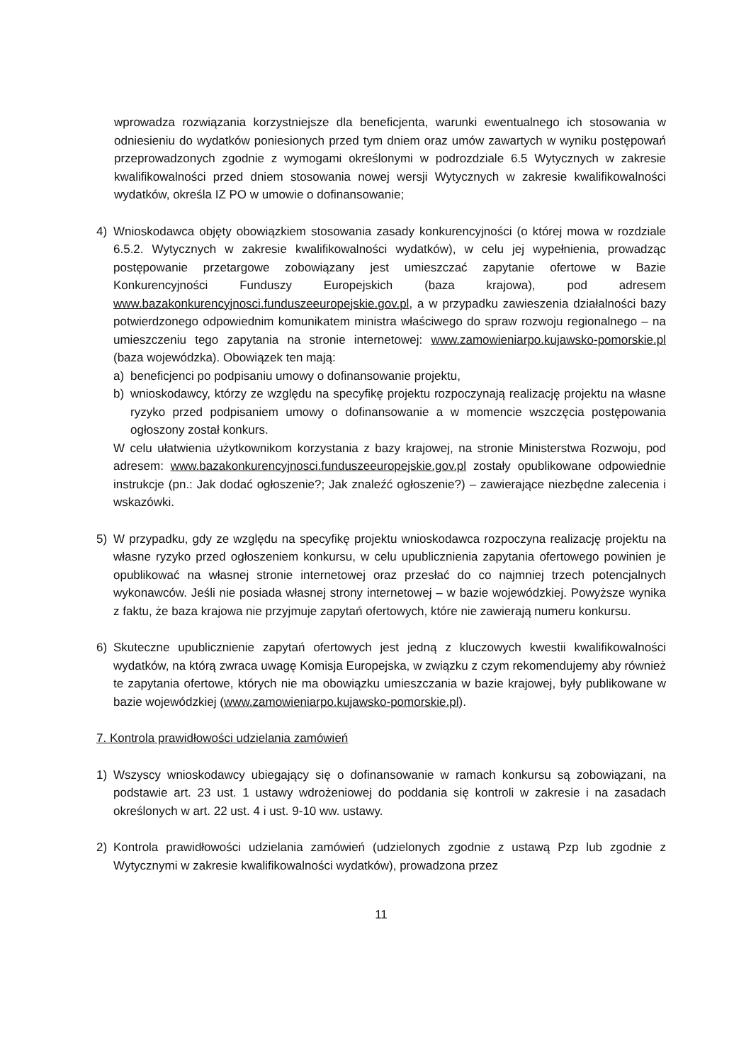wprowadza rozwiązania korzystniejsze dla beneficjenta, warunki ewentualnego ich stosowania w odniesieniu do wydatków poniesionych przed tym dniem oraz umów zawartych w wyniku postępowań przeprowadzonych zgodnie z wymogami określonymi w podrozdziale 6.5 Wytycznych w zakresie kwalifikowalności przed dniem stosowania nowej wersji Wytycznych w zakresie kwalifikowalności wydatków, określa IZ PO w umowie o dofinansowanie;
4) Wnioskodawca objęty obowiązkiem stosowania zasady konkurencyjności (o której mowa w rozdziale 6.5.2. Wytycznych w zakresie kwalifikowalności wydatków), w celu jej wypełnienia, prowadząc postępowanie przetargowe zobowiązany jest umieszczać zapytanie ofertowe w Bazie Konkurencyjności Funduszy Europejskich (baza krajowa), pod adresem www.bazakonkurencyjnosci.funduszeeuropejskie.gov.pl, a w przypadku zawieszenia działalności bazy potwierdzonego odpowiednim komunikatem ministra właściwego do spraw rozwoju regionalnego – na umieszczeniu tego zapytania na stronie internetowej: www.zamowieniarpo.kujawsko-pomorskie.pl (baza wojewódzka). Obowiązek ten mają:
a) beneficjenci po podpisaniu umowy o dofinansowanie projektu,
b) wnioskodawcy, którzy ze względu na specyfikę projektu rozpoczynają realizację projektu na własne ryzyko przed podpisaniem umowy o dofinansowanie a w momencie wszczęcia postępowania ogłoszony został konkurs.
W celu ułatwienia użytkownikom korzystania z bazy krajowej, na stronie Ministerstwa Rozwoju, pod adresem: www.bazakonkurencyjnosci.funduszeeuropejskie.gov.pl zostały opublikowane odpowiednie instrukcje (pn.: Jak dodać ogłoszenie?; Jak znaleźć ogłoszenie?) – zawierające niezbędne zalecenia i wskazówki.
5) W przypadku, gdy ze względu na specyfikę projektu wnioskodawca rozpoczyna realizację projektu na własne ryzyko przed ogłoszeniem konkursu, w celu upublicznienia zapytania ofertowego powinien je opublikować na własnej stronie internetowej oraz przesłać do co najmniej trzech potencjalnych wykonawców. Jeśli nie posiada własnej strony internetowej – w bazie wojewódzkiej. Powyższe wynika z faktu, że baza krajowa nie przyjmuje zapytań ofertowych, które nie zawierają numeru konkursu.
6) Skuteczne upublicznienie zapytań ofertowych jest jedną z kluczowych kwestii kwalifikowalności wydatków, na którą zwraca uwagę Komisja Europejska, w związku z czym rekomendujemy aby również te zapytania ofertowe, których nie ma obowiązku umieszczania w bazie krajowej, były publikowane w bazie wojewódzkiej (www.zamowieniarpo.kujawsko-pomorskie.pl).
7. Kontrola prawidłowości udzielania zamówień
1) Wszyscy wnioskodawcy ubiegający się o dofinansowanie w ramach konkursu są zobowiązani, na podstawie art. 23 ust. 1 ustawy wdrożeniowej do poddania się kontroli w zakresie i na zasadach określonych w art. 22 ust. 4 i ust. 9-10 ww. ustawy.
2) Kontrola prawidłowości udzielania zamówień (udzielonych zgodnie z ustawą Pzp lub zgodnie z Wytycznymi w zakresie kwalifikowalności wydatków), prowadzona przez
11